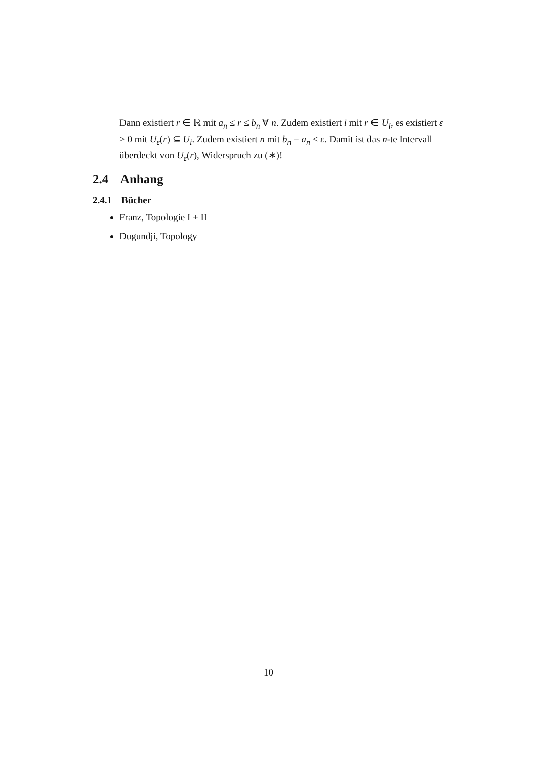Dann existiert r ∈ ℝ mit a<sub>n</sub> ≤ r ≤ b<sub>n</sub> ∀ n. Zudem existiert i mit r ∈ U<sub>i</sub>, es existiert ε > 0 mit U<sub>ε</sub>(r) ⊆ U<sub>i</sub>. Zudem existiert n mit b<sub>n</sub> − a<sub>n</sub> < ε. Damit ist das n-te Intervall überdeckt von U<sub>ε</sub>(r), Widerspruch zu (∗)!
2.4 Anhang
2.4.1 Bücher
Franz, Topologie I + II
Dugundji, Topology
10